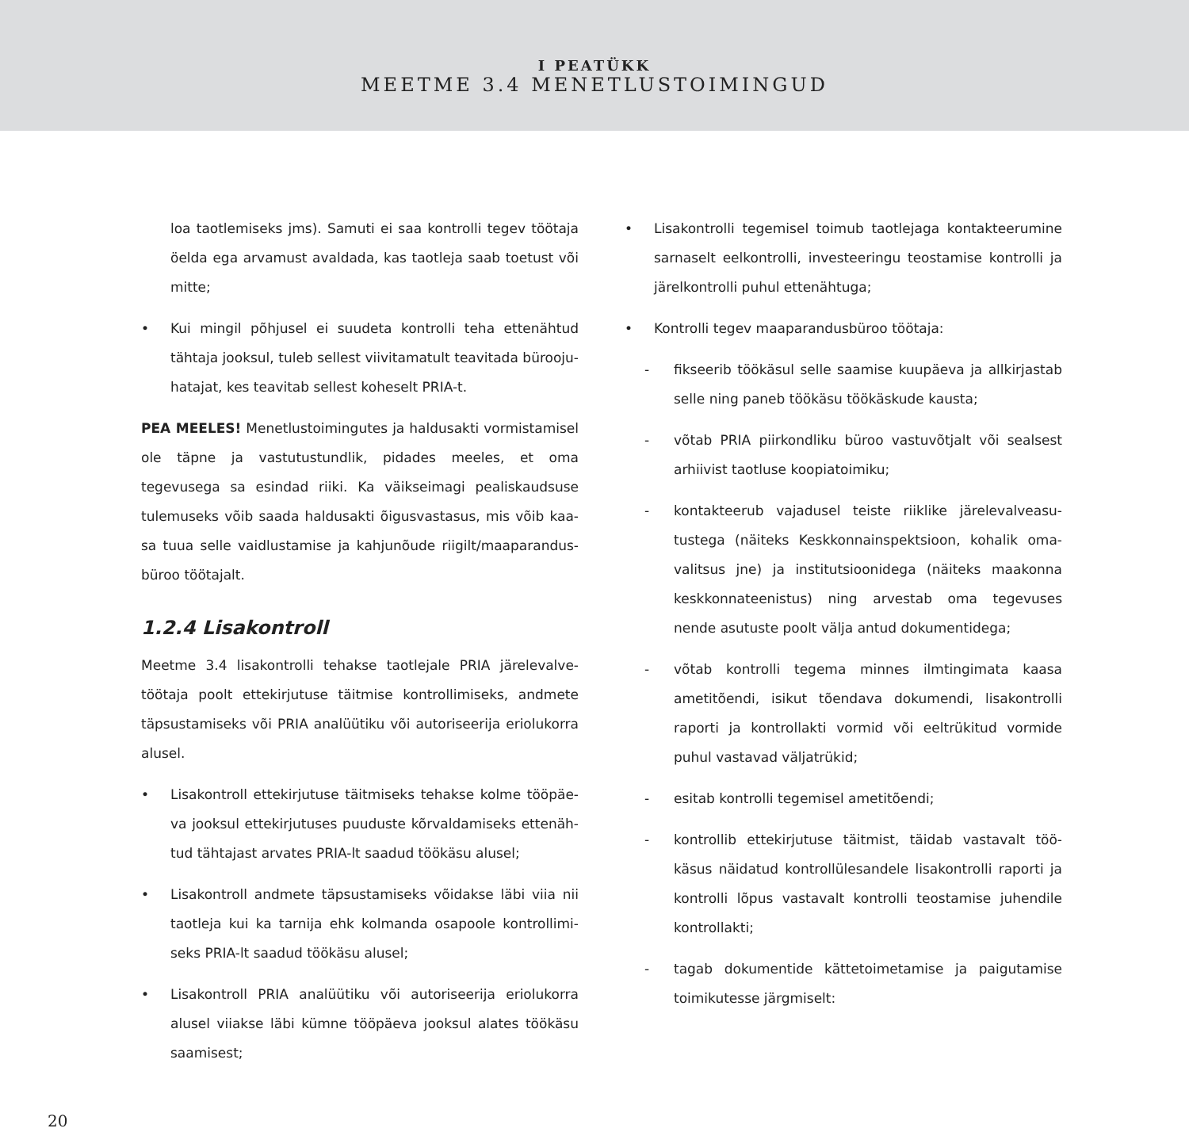I PEATÜKK
MEETME 3.4 MENETLUSTOIMINGUD
loa taotlemiseks jms). Samuti ei saa kontrolli tegev töötaja öelda ega arvamust avaldada, kas taotleja saab toetust või mitte;
• Kui mingil põhjusel ei suudeta kontrolli teha ettenähtud tähtaja jooksul, tuleb sellest viivitamatult teavitada bürooju­hatajat, kes teavitab sellest koheselt PRIA-t.
PEA MEELES! Menetlustoimingutes ja haldusakti vormista­misel ole täpne ja vastutustundlik, pidades meeles, et oma tegevusega sa esindad riiki. Ka väikseimagi pealiskaudsuse tulemuseks võib saada haldusakti õigusvastasus, mis võib kaa­sa tuua selle vaidlustamise ja kahjunõude riigilt/maaparandus­büroo töötajalt.
1.2.4 Lisakontroll
Meetme 3.4 lisakontrolli tehakse taotlejale PRIA järelevalve­töötaja poolt ettekirjutuse täitmise kontrollimiseks, andmete täpsustamiseks või PRIA analüütiku või autoriseerija eriolukor­ra alusel.
• Lisakontroll ettekirjutuse täitmiseks tehakse kolme tööpäe­va jooksul ettekirjutuses puuduste kõrvaldamiseks ettenäh­tud tähtajast arvates PRIA-lt saadud töökäsu alusel;
• Lisakontroll andmete täpsustamiseks võidakse läbi viia nii taotleja kui ka tarnija ehk kolmanda osapoole kontrollimi­seks PRIA-lt saadud töökäsu alusel;
• Lisakontroll PRIA analüütiku või autoriseerija eriolukorra alusel viiakse läbi kümne tööpäeva jooksul alates töökäsu saamisest;
• Lisakontrolli tegemisel toimub taotlejaga kontakteerumi­ne sarnaselt eelkontrolli, investeeringu teostamise kont­rolli ja järelkontrolli puhul ettenähtuga;
• Kontrolli tegev maaparandusbüroo töötaja:
- fikseerib töökäsul selle saamise kuupäeva ja allkirjastab selle ning paneb töökäsu töökäskude kausta;
- võtab PRIA piirkondliku büroo vastuvõtjalt või sealsest arhiivist taotluse koopiatoimiku;
- kontakteerub vajadusel teiste riiklike järelevalveasu­tustega (näiteks Keskkonnainspektsioon, kohalik oma­valitsus jne) ja institutsioonidega (näiteks maakonna keskkonnateenistus) ning arvestab oma tegevuses nende asutuste poolt välja antud dokumentidega;
- võtab kontrolli tegema minnes ilmtingimata kaasa ametitõendi, isikut tõendava dokumendi, lisakontrolli raporti ja kontrollakti vormid või eeltrükitud vormide puhul vastavad väljatrükid;
- esitab kontrolli tegemisel ametitõendi;
- kontrollib ettekirjutuse täitmist, täidab vastavalt töö­käsus näidatud kontrollülesandele lisakontrolli raporti ja kontrolli lõpus vastavalt kontrolli teostamise juhen­dile kontrollakti;
- tagab dokumentide kättetoimetamise ja paigutamise toimikutesse järgmiselt:
20